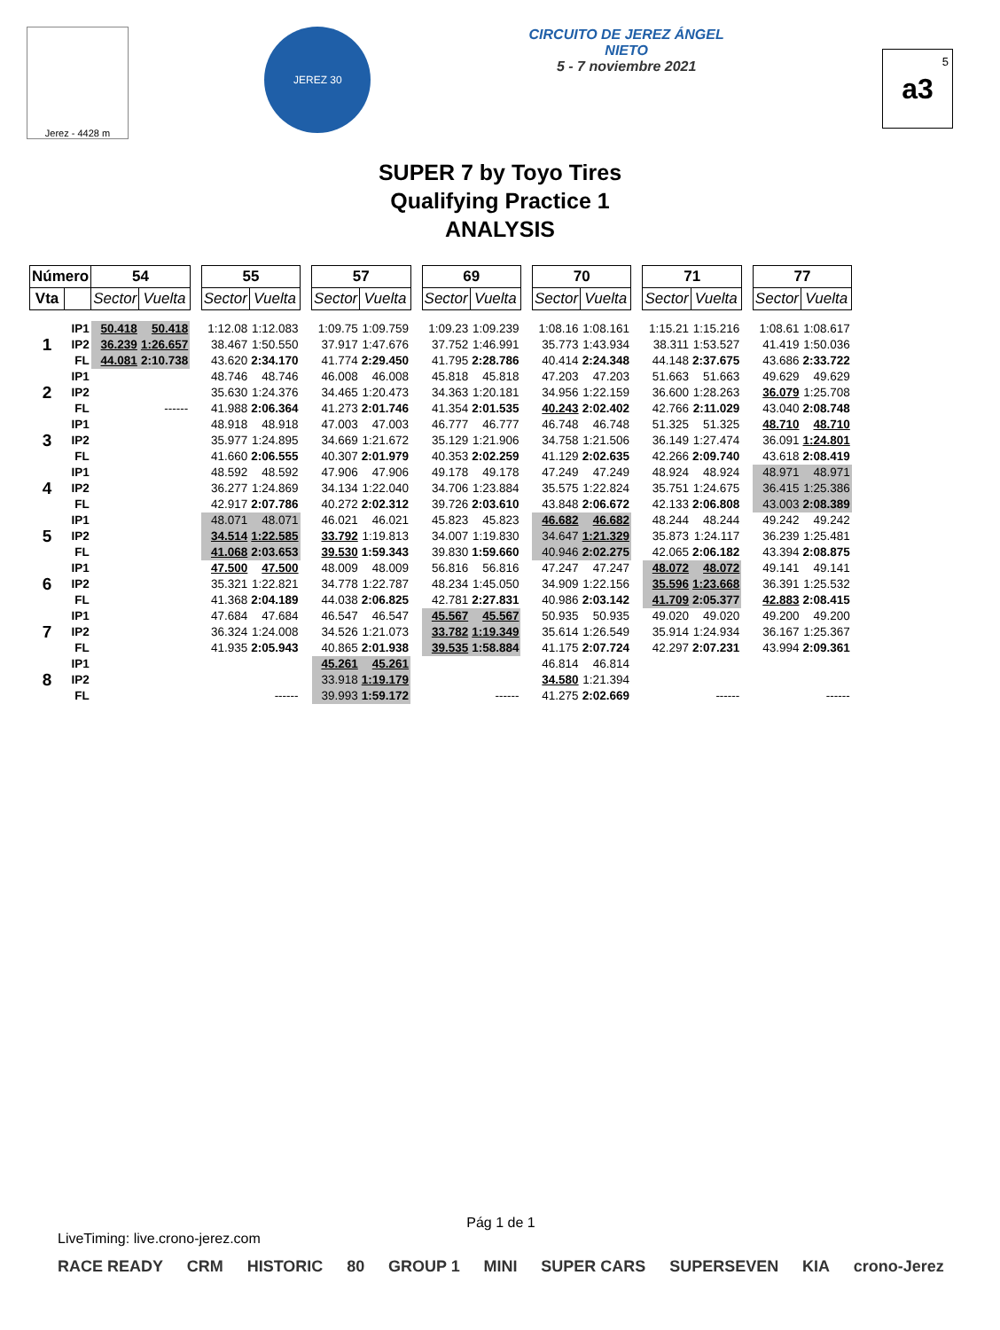Jerez - 4428 m
JEREZ 30
CIRCUITO DE JEREZ ÁNGEL NIETO
5 - 7 noviembre 2021
5
a3
SUPER 7 by Toyo Tires
Qualifying Practice 1
ANALYSIS
| Número | | 54 | | | 55 | | | 57 | | | 69 | | | 70 | | | 71 | | | 77 | |
| --- | --- | --- | --- | --- | --- | --- | --- | --- | --- | --- | --- | --- | --- | --- | --- | --- | --- | --- | --- | --- | --- |
| Vta | | Sector | Vuelta | | Sector | Vuelta | | Sector | Vuelta | | Sector | Vuelta | | Sector | Vuelta | | Sector | Vuelta | | Sector | Vuelta |
| 1 | IP1 | 50.418 | 50.418 | | 1:12.08 | 1:12.083 | | 1:09.75 | 1:09.759 | | 1:09.23 | 1:09.239 | | 1:08.16 | 1:08.161 | | 1:15.21 | 1:15.216 | | 1:08.61 | 1:08.617 |
| | IP2 | 36.239 | 1:26.657 | | 38.467 | 1:50.550 | | 37.917 | 1:47.676 | | 37.752 | 1:46.991 | | 35.773 | 1:43.934 | | 38.311 | 1:53.527 | | 41.419 | 1:50.036 |
| | FL | 44.081 | 2:10.738 | | 43.620 | 2:34.170 | | 41.774 | 2:29.450 | | 41.795 | 2:28.786 | | 40.414 | 2:24.348 | | 44.148 | 2:37.675 | | 43.686 | 2:33.722 |
| 2 | IP1 | | | | 48.746 | 48.746 | | 46.008 | 46.008 | | 45.818 | 45.818 | | 47.203 | 47.203 | | 51.663 | 51.663 | | 49.629 | 49.629 |
| | IP2 | | | | 35.630 | 1:24.376 | | 34.465 | 1:20.473 | | 34.363 | 1:20.181 | | 34.956 | 1:22.159 | | 36.600 | 1:28.263 | | 36.079 | 1:25.708 |
| | FL | | ------ | | 41.988 | 2:06.364 | | 41.273 | 2:01.746 | | 41.354 | 2:01.535 | | 40.243 | 2:02.402 | | 42.766 | 2:11.029 | | 43.040 | 2:08.748 |
| 3 | IP1 | | | | 48.918 | 48.918 | | 47.003 | 47.003 | | 46.777 | 46.777 | | 46.748 | 46.748 | | 51.325 | 51.325 | | 48.710 | 48.710 |
| | IP2 | | | | 35.977 | 1:24.895 | | 34.669 | 1:21.672 | | 35.129 | 1:21.906 | | 34.758 | 1:21.506 | | 36.149 | 1:27.474 | | 36.091 | 1:24.801 |
| | FL | | | | 41.660 | 2:06.555 | | 40.307 | 2:01.979 | | 40.353 | 2:02.259 | | 41.129 | 2:02.635 | | 42.266 | 2:09.740 | | 43.618 | 2:08.419 |
| 4 | IP1 | | | | 48.592 | 48.592 | | 47.906 | 47.906 | | 49.178 | 49.178 | | 47.249 | 47.249 | | 48.924 | 48.924 | | 48.971 | 48.971 |
| | IP2 | | | | 36.277 | 1:24.869 | | 34.134 | 1:22.040 | | 34.706 | 1:23.884 | | 35.575 | 1:22.824 | | 35.751 | 1:24.675 | | 36.415 | 1:25.386 |
| | FL | | | | 42.917 | 2:07.786 | | 40.272 | 2:02.312 | | 39.726 | 2:03.610 | | 43.848 | 2:06.672 | | 42.133 | 2:06.808 | | 43.003 | 2:08.389 |
| 5 | IP1 | | | | 48.071 | 48.071 | | 46.021 | 46.021 | | 45.823 | 45.823 | | 46.682 | 46.682 | | 48.244 | 48.244 | | 49.242 | 49.242 |
| | IP2 | | | | 34.514 | 1:22.585 | | 33.792 | 1:19.813 | | 34.007 | 1:19.830 | | 34.647 | 1:21.329 | | 35.873 | 1:24.117 | | 36.239 | 1:25.481 |
| | FL | | | | 41.068 | 2:03.653 | | 39.530 | 1:59.343 | | 39.830 | 1:59.660 | | 40.946 | 2:02.275 | | 42.065 | 2:06.182 | | 43.394 | 2:08.875 |
| 6 | IP1 | | | | 47.500 | 47.500 | | 48.009 | 48.009 | | 56.816 | 56.816 | | 47.247 | 47.247 | | 48.072 | 48.072 | | 49.141 | 49.141 |
| | IP2 | | | | 35.321 | 1:22.821 | | 34.778 | 1:22.787 | | 48.234 | 1:45.050 | | 34.909 | 1:22.156 | | 35.596 | 1:23.668 | | 36.391 | 1:25.532 |
| | FL | | | | 41.368 | 2:04.189 | | 44.038 | 2:06.825 | | 42.781 | 2:27.831 | | 40.986 | 2:03.142 | | 41.709 | 2:05.377 | | 42.883 | 2:08.415 |
| 7 | IP1 | | | | 47.684 | 47.684 | | 46.547 | 46.547 | | 45.567 | 45.567 | | 50.935 | 50.935 | | 49.020 | 49.020 | | 49.200 | 49.200 |
| | IP2 | | | | 36.324 | 1:24.008 | | 34.526 | 1:21.073 | | 33.782 | 1:19.349 | | 35.614 | 1:26.549 | | 35.914 | 1:24.934 | | 36.167 | 1:25.367 |
| | FL | | | | 41.935 | 2:05.943 | | 40.865 | 2:01.938 | | 39.535 | 1:58.884 | | 41.175 | 2:07.724 | | 42.297 | 2:07.231 | | 43.994 | 2:09.361 |
| 8 | IP1 | | | | | | | 45.261 | 45.261 | | | | | 46.814 | 46.814 | | | | | | |
| | IP2 | | | | | | | 33.918 | 1:19.179 | | | | | 34.580 | 1:21.394 | | | | | | |
| | FL | | | | | ------ | | 39.993 | 1:59.172 | | | ------ | | 41.275 | 2:02.669 | | | ------ | | | ------ |
Pág 1 de 1
LiveTiming: live.crono-jerez.com
RACE READY CRM HISTORIC 80 GROUP 1 MINI SUPER CARS SUPERSEVEN KIA crono-Jerez